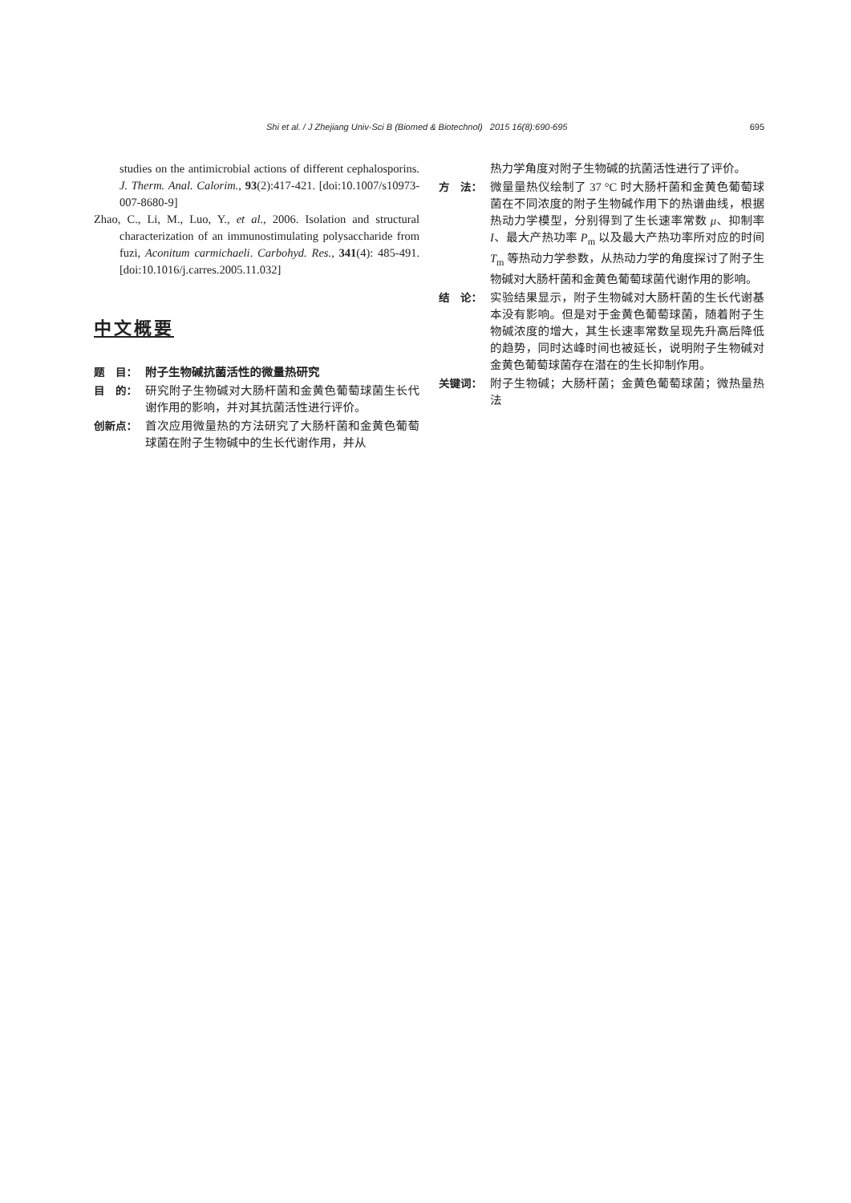Shi et al. / J Zhejiang Univ-Sci B (Biomed & Biotechnol) 2015 16(8):690-695 695
studies on the antimicrobial actions of different cephalosporins. J. Therm. Anal. Calorim., 93(2):417-421. [doi:10.1007/s10973-007-8680-9]
Zhao, C., Li, M., Luo, Y., et al., 2006. Isolation and structural characterization of an immunostimulating polysaccharide from fuzi, Aconitum carmichaeli. Carbohyd. Res., 341(4): 485-491. [doi:10.1016/j.carres.2005.11.032]
中文概要
题　目： 附子生物碱抗菌活性的微量热研究
目　的： 研究附子生物碱对大肠杆菌和金黄色葡萄球菌生长代谢作用的影响，并对其抗菌活性进行评价。
创新点： 首次应用微量热的方法研究了大肠杆菌和金黄色葡萄球菌在附子生物碱中的生长代谢作用，并从
热力学角度对附子生物碱的抗菌活性进行了评价。
方　法： 微量量热仪绘制了 37 °C 时大肠杆菌和金黄色葡萄球菌在不同浓度的附子生物碱作用下的热谱曲线，根据热动力学模型，分别得到了生长速率常数 μ、抑制率 I、最大产热功率 P<sub>m</sub> 以及最大产热功率所对应的时间 T<sub>m</sub> 等热动力学参数，从热动力学的角度探讨了附子生物碱对大肠杆菌和金黄色葡萄球菌代谢作用的影响。
结　论： 实验结果显示，附子生物碱对大肠杆菌的生长代谢基本没有影响。但是对于金黄色葡萄球菌，随着附子生物碱浓度的增大，其生长速率常数呈现先升高后降低的趋势，同时达峰时间也被延长，说明附子生物碱对金黄色葡萄球菌存在潜在的生长抑制作用。
关键词： 附子生物碱；大肠杆菌；金黄色葡萄球菌；微热量热法